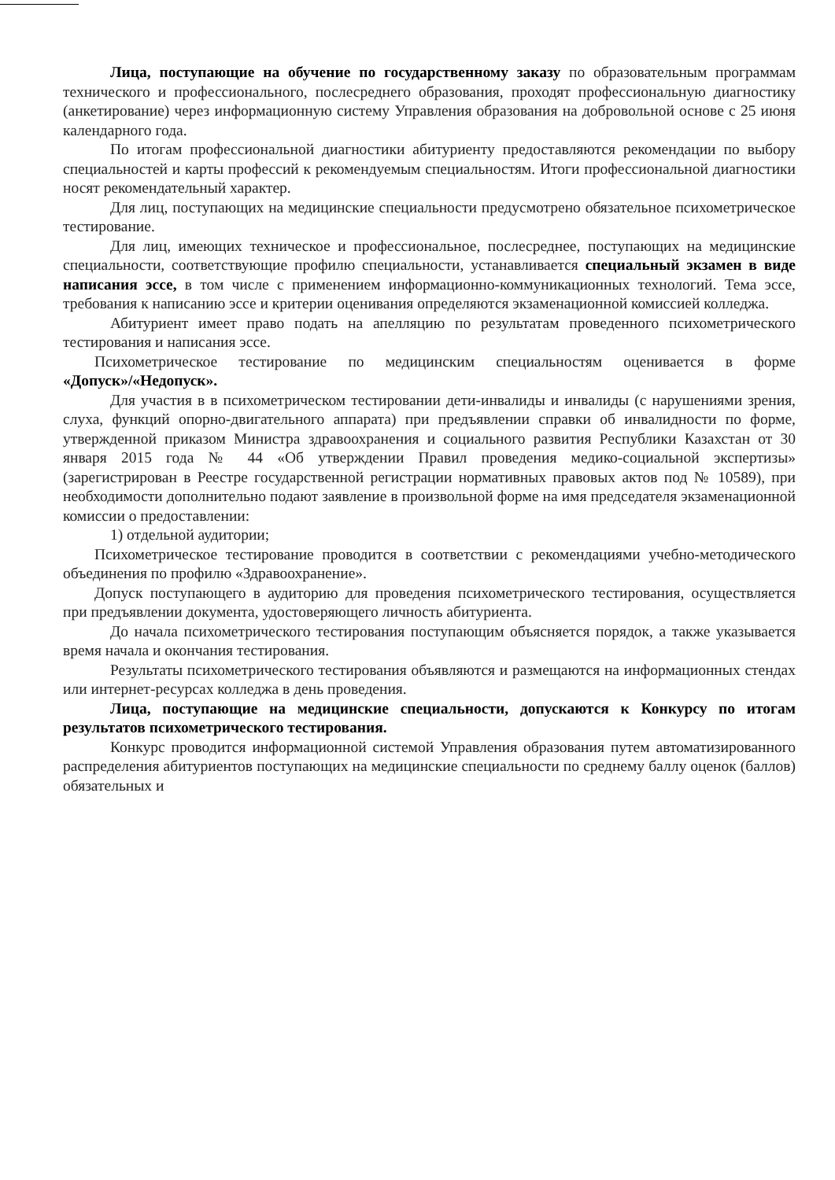Лица, поступающие на обучение по государственному заказу по образовательным программам технического и профессионального, послесреднего образования, проходят профессиональную диагностику (анкетирование) через информационную систему Управления образования на добровольной основе с 25 июня календарного года.
По итогам профессиональной диагностики абитуриенту предоставляются рекомендации по выбору специальностей и карты профессий к рекомендуемым специальностям. Итоги профессиональной диагностики носят рекомендательный характер.
Для лиц, поступающих на медицинские специальности предусмотрено обязательное психометрическое тестирование.
Для лиц, имеющих техническое и профессиональное, послесреднее, поступающих на медицинские специальности, соответствующие профилю специальности, устанавливается специальный экзамен в виде написания эссе, в том числе с применением информационно-коммуникационных технологий. Тема эссе, требования к написанию эссе и критерии оценивания определяются экзаменационной комиссией колледжа.
Абитуриент имеет право подать на апелляцию по результатам проведенного психометрического тестирования и написания эссе.
Психометрическое тестирование по медицинским специальностям оценивается в форме «Допуск»/«Недопуск».
Для участия в в психометрическом тестировании дети-инвалиды и инвалиды (с нарушениями зрения, слуха, функций опорно-двигательного аппарата) при предъявлении справки об инвалидности по форме, утвержденной приказом Министра здравоохранения и социального развития Республики Казахстан от 30 января 2015 года № 44 «Об утверждении Правил проведения медико-социальной экспертизы» (зарегистрирован в Реестре государственной регистрации нормативных правовых актов под № 10589), при необходимости дополнительно подают заявление в произвольной форме на имя председателя экзаменационной комиссии о предоставлении:
1) отдельной аудитории;
Психометрическое тестирование проводится в соответствии с рекомендациями учебно-методического объединения по профилю «Здравоохранение».
Допуск поступающего в аудиторию для проведения психометрического тестирования, осуществляется при предъявлении документа, удостоверяющего личность абитуриента.
До начала психометрического тестирования поступающим объясняется порядок, а также указывается время начала и окончания тестирования.
Результаты психометрического тестирования объявляются и размещаются на информационных стендах или интернет-ресурсах колледжа в день проведения.
Лица, поступающие на медицинские специальности, допускаются к Конкурсу по итогам результатов психометрического тестирования.
Конкурс проводится информационной системой Управления образования путем автоматизированного распределения абитуриентов поступающих на медицинские специальности по среднему баллу оценок (баллов) обязательных и